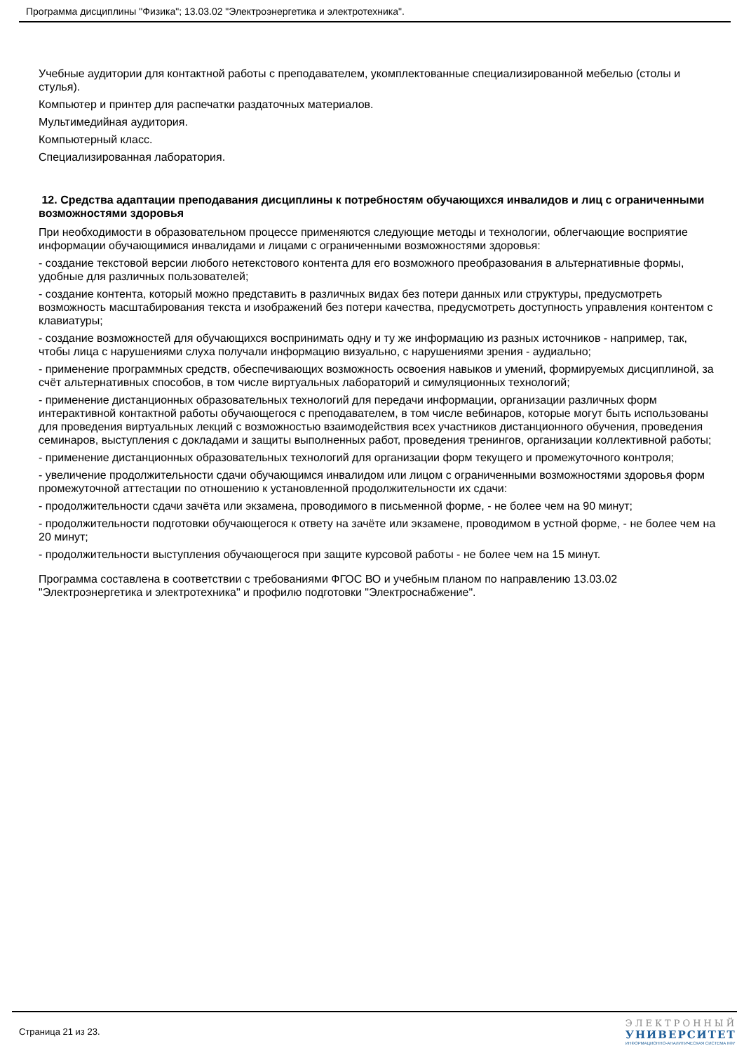Программа дисциплины "Физика"; 13.03.02 "Электроэнергетика и электротехника".
Учебные аудитории для контактной работы с преподавателем, укомплектованные специализированной мебелью (столы и стулья).
Компьютер и принтер для распечатки раздаточных материалов.
Мультимедийная аудитория.
Компьютерный класс.
Специализированная лаборатория.
12. Средства адаптации преподавания дисциплины к потребностям обучающихся инвалидов и лиц с ограниченными возможностями здоровья
При необходимости в образовательном процессе применяются следующие методы и технологии, облегчающие восприятие информации обучающимися инвалидами и лицами с ограниченными возможностями здоровья:
- создание текстовой версии любого нетекстового контента для его возможного преобразования в альтернативные формы, удобные для различных пользователей;
- создание контента, который можно представить в различных видах без потери данных или структуры, предусмотреть возможность масштабирования текста и изображений без потери качества, предусмотреть доступность управления контентом с клавиатуры;
- создание возможностей для обучающихся воспринимать одну и ту же информацию из разных источников - например, так, чтобы лица с нарушениями слуха получали информацию визуально, с нарушениями зрения - аудиально;
- применение программных средств, обеспечивающих возможность освоения навыков и умений, формируемых дисциплиной, за счёт альтернативных способов, в том числе виртуальных лабораторий и симуляционных технологий;
- применение дистанционных образовательных технологий для передачи информации, организации различных форм интерактивной контактной работы обучающегося с преподавателем, в том числе вебинаров, которые могут быть использованы для проведения виртуальных лекций с возможностью взаимодействия всех участников дистанционного обучения, проведения семинаров, выступления с докладами и защиты выполненных работ, проведения тренингов, организации коллективной работы;
- применение дистанционных образовательных технологий для организации форм текущего и промежуточного контроля;
- увеличение продолжительности сдачи обучающимся инвалидом или лицом с ограниченными возможностями здоровья форм промежуточной аттестации по отношению к установленной продолжительности их сдачи:
- продолжительности сдачи зачёта или экзамена, проводимого в письменной форме, - не более чем на 90 минут;
- продолжительности подготовки обучающегося к ответу на зачёте или экзамене, проводимом в устной форме, - не более чем на 20 минут;
- продолжительности выступления обучающегося при защите курсовой работы - не более чем на 15 минут.
Программа составлена в соответствии с требованиями ФГОС ВО и учебным планом по направлению 13.03.02 "Электроэнергетика и электротехника" и профилю подготовки "Электроснабжение".
Страница 21 из 23.
ЭЛЕКТРОННЫЙ
УНИВЕРСИТЕТ
ИНФОРМАЦИОННО-АНАЛИТИЧЕСКАЯ СИСТЕМА КФУ